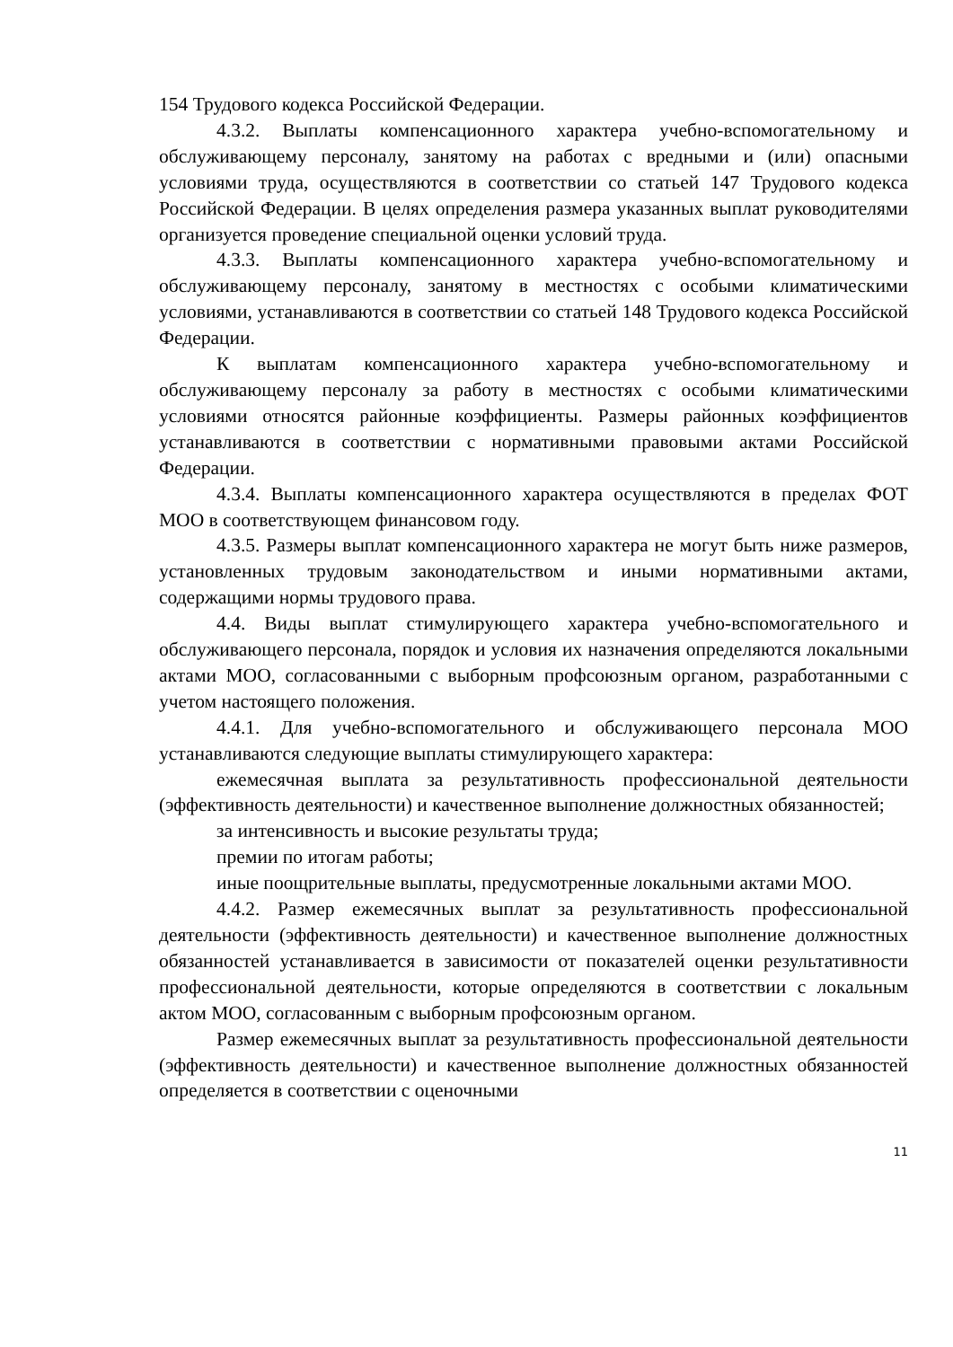154 Трудового кодекса Российской Федерации.
4.3.2. Выплаты компенсационного характера учебно-вспомогательному и обслуживающему персоналу, занятому на работах с вредными и (или) опасными условиями труда, осуществляются в соответствии со статьей 147 Трудового кодекса Российской Федерации. В целях определения размера указанных выплат руководителями организуется проведение специальной оценки условий труда.
4.3.3. Выплаты компенсационного характера учебно-вспомогательному и обслуживающему персоналу, занятому в местностях с особыми климатическими условиями, устанавливаются в соответствии со статьей 148 Трудового кодекса Российской Федерации.
К выплатам компенсационного характера учебно-вспомогательному и обслуживающему персоналу за работу в местностях с особыми климатическими условиями относятся районные коэффициенты. Размеры районных коэффициентов устанавливаются в соответствии с нормативными правовыми актами Российской Федерации.
4.3.4. Выплаты компенсационного характера осуществляются в пределах ФОТ МОО в соответствующем финансовом году.
4.3.5. Размеры выплат компенсационного характера не могут быть ниже размеров, установленных трудовым законодательством и иными нормативными актами, содержащими нормы трудового права.
4.4. Виды выплат стимулирующего характера учебно-вспомогательного и обслуживающего персонала, порядок и условия их назначения определяются локальными актами МОО, согласованными с выборным профсоюзным органом, разработанными с учетом настоящего положения.
4.4.1. Для учебно-вспомогательного и обслуживающего персонала МОО устанавливаются следующие выплаты стимулирующего характера:
ежемесячная выплата за результативность профессиональной деятельности (эффективность деятельности) и качественное выполнение должностных обязанностей;
за интенсивность и высокие результаты труда;
премии по итогам работы;
иные поощрительные выплаты, предусмотренные локальными актами МОО.
4.4.2. Размер ежемесячных выплат за результативность профессиональной деятельности (эффективность деятельности) и качественное выполнение должностных обязанностей устанавливается в зависимости от показателей оценки результативности профессиональной деятельности, которые определяются в соответствии с локальным актом МОО, согласованным с выборным профсоюзным органом.
Размер ежемесячных выплат за результативность профессиональной деятельности (эффективность деятельности) и качественное выполнение должностных обязанностей определяется в соответствии с оценочными
11